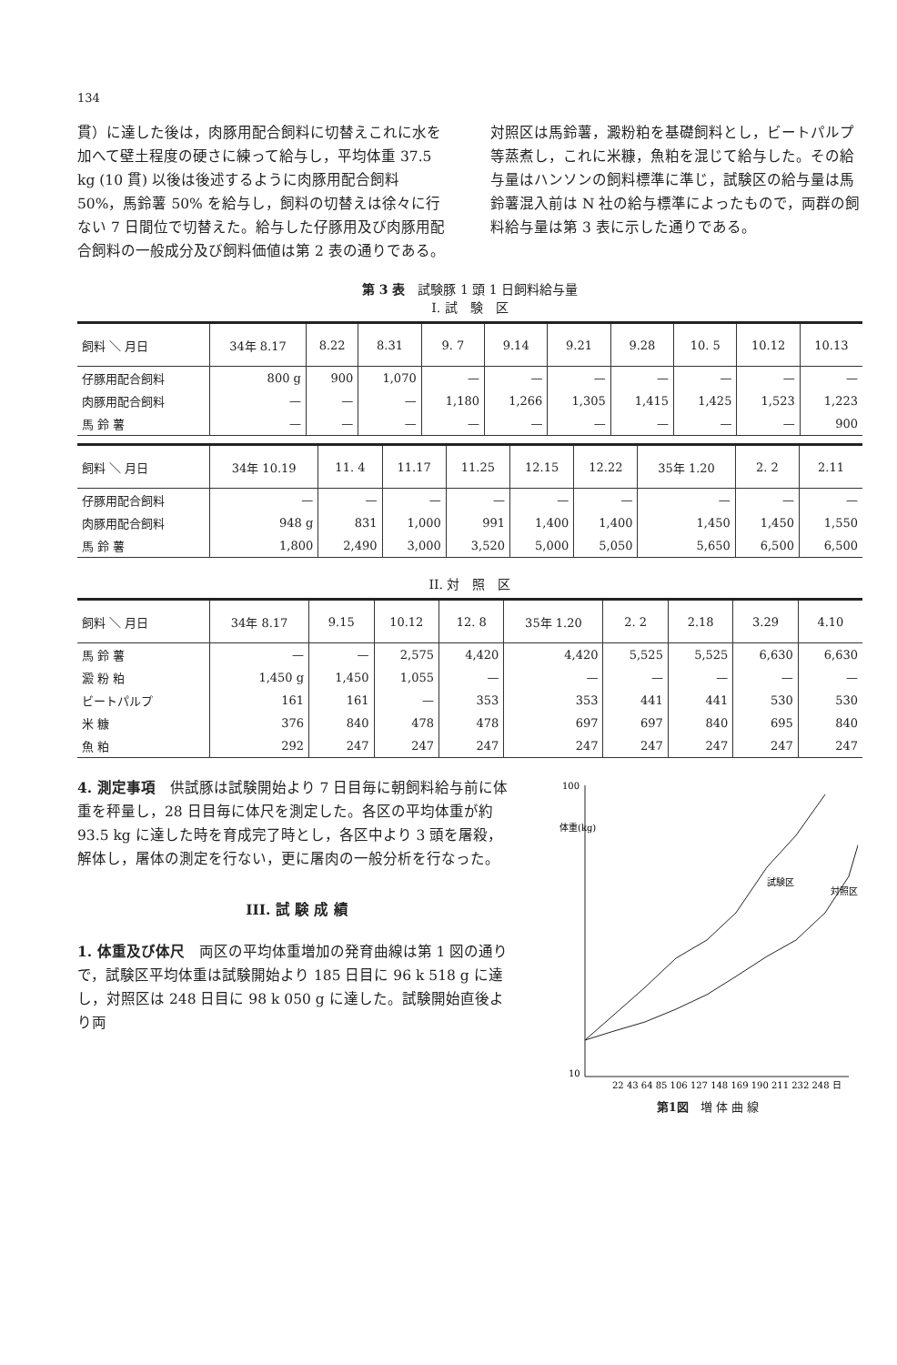134
貫）に達した後は，肉豚用配合飼料に切替えこれに水を加へて壁土程度の硬さに練って給与し，平均体重 37.5 kg (10 貫) 以後は後述するように肉豚用配合飼料 50%，馬鈴薯 50% を給与し，飼料の切替えは徐々に行ない 7 日間位で切替えた。給与した仔豚用及び肉豚用配合飼料の一般成分及び飼料価値は第 2 表の通りである。
対照区は馬鈴薯，澱粉粕を基礎飼料とし，ビートパルプ等蒸煮し，これに米糠，魚粕を混じて給与した。その給与量はハンソンの飼料標準に準じ，試験区の給与量は馬鈴薯混入前は N 社の給与標準によったもので，両群の飼料給与量は第 3 表に示した通りである。
第 3 表　試験豚 1 頭 1 日飼料給与量
I. 試　験　区
| 飼料 ＼ 月日 | 34年 8.17 | 8.22 | 8.31 | 9. 7 | 9.14 | 9.21 | 9.28 | 10. 5 | 10.12 | 10.13 |
| --- | --- | --- | --- | --- | --- | --- | --- | --- | --- | --- |
| 仔豚用配合飼料 | 800 g | 900 | 1,070 | — | — | — | — | — | — | — |
| 肉豚用配合飼料 | — | — | — | 1,180 | 1,266 | 1,305 | 1,415 | 1,425 | 1,523 | 1,223 |
| 馬 鈴 薯 | — | — | — | — | — | — | — | — | — | 900 |
| 飼料 ＼ 月日 | 34年 10.19 | 11. 4 | 11.17 | 11.25 | 12.15 | 12.22 | 35年 1.20 | 2. 2 | 2.11 |
| --- | --- | --- | --- | --- | --- | --- | --- | --- | --- |
| 仔豚用配合飼料 | — | — | — | — | — | — | — | — | — |
| 肉豚用配合飼料 | 948 g | 831 | 1,000 | 991 | 1,400 | 1,400 | 1,450 | 1,450 | 1,550 |
| 馬 鈴 薯 | 1,800 | 2,490 | 3,000 | 3,520 | 5,000 | 5,050 | 5,650 | 6,500 | 6,500 |
II. 対　照　区
| 飼料 ＼ 月日 | 34年 8.17 | 9.15 | 10.12 | 12. 8 | 35年 1.20 | 2. 2 | 2.18 | 3.29 | 4.10 |
| --- | --- | --- | --- | --- | --- | --- | --- | --- | --- |
| 馬 鈴 薯 | — | — | 2,575 | 4,420 | 4,420 | 5,525 | 5,525 | 6,630 | 6,630 |
| 澱 粉 粕 | 1,450 g | 1,450 | 1,055 | — | — | — | — | — | — |
| ビートパルプ | 161 | 161 | — | 353 | 353 | 441 | 441 | 530 | 530 |
| 米 糠 | 376 | 840 | 478 | 478 | 697 | 697 | 840 | 695 | 840 |
| 魚 粕 | 292 | 247 | 247 | 247 | 247 | 247 | 247 | 247 | 247 |
4. 測定事項　供試豚は試験開始より 7 日目毎に朝飼料給与前に体重を秤量し，28 日目毎に体尺を測定した。各区の平均体重が約 93.5 kg に達した時を育成完了時とし，各区中より 3 頭を屠殺，解体し，屠体の測定を行ない，更に屠肉の一般分析を行なった。
III. 試 験 成 績
1. 体重及び体尺　両区の平均体重増加の発育曲線は第 1 図の通りで，試験区平均体重は試験開始より 185 日目に 96 k 518 g に達し，対照区は 248 日目に 98 k 050 g に達した。試験開始直後より両
100
10
体重(kg)
試験区
対照区
22 43 64 85 106 127 148 169 190 211 232 248 日
第1図　増 体 曲 線